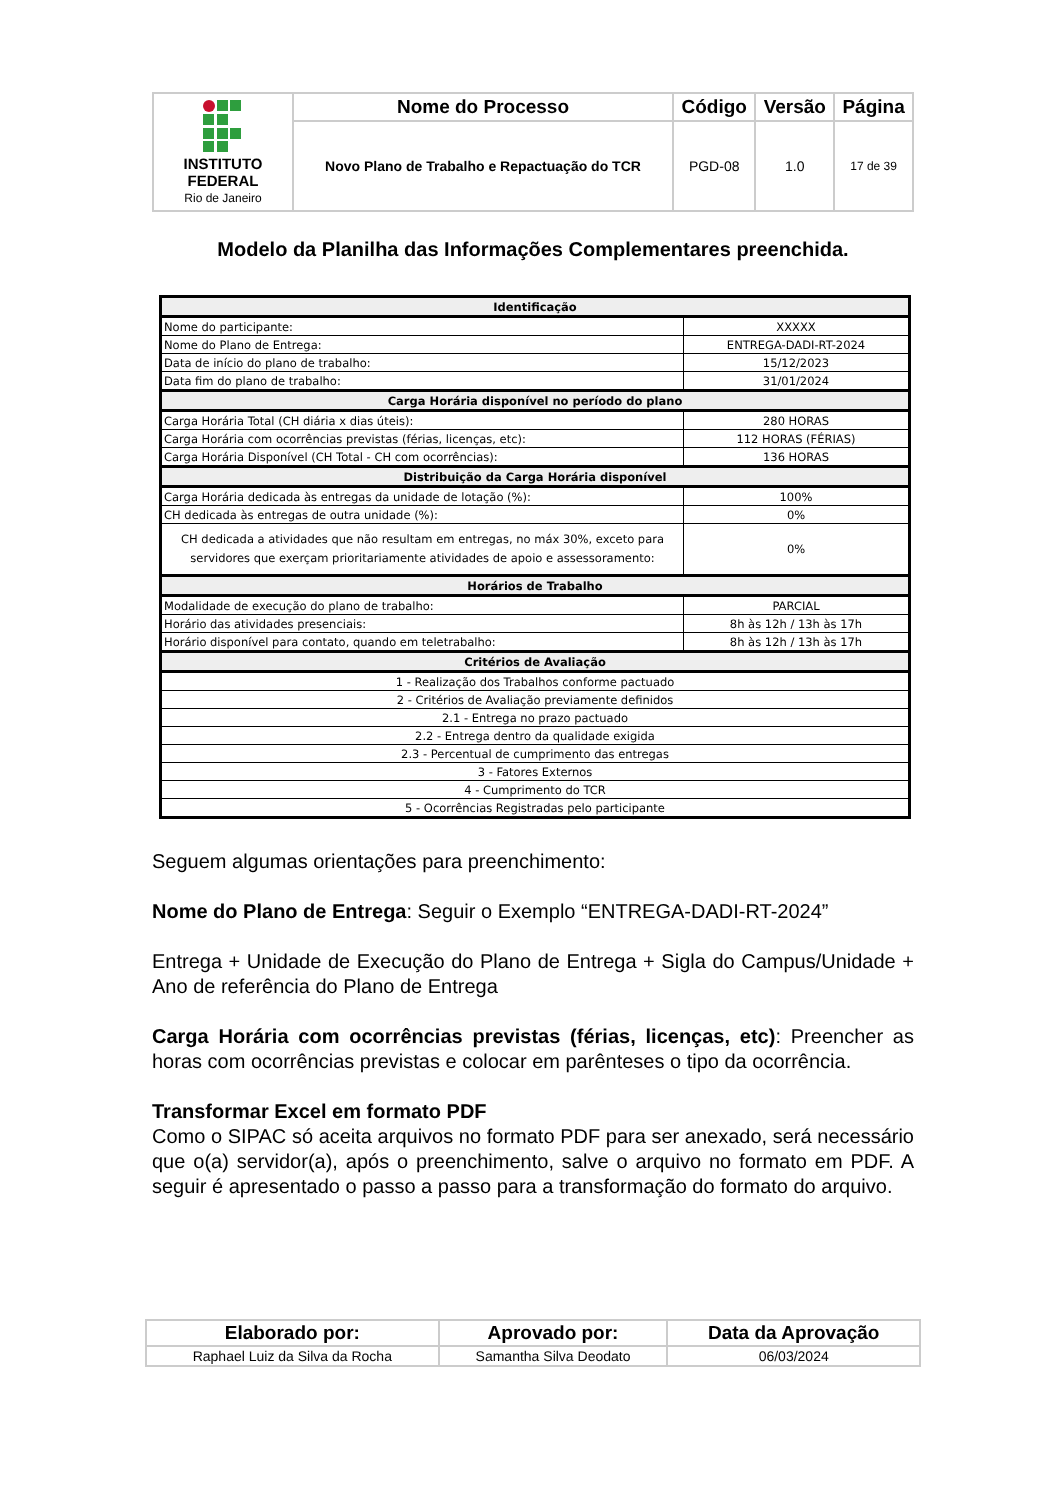| INSTITUTO FEDERAL Rio de Janeiro | Nome do Processo | Código | Versão | Página |
| | Novo Plano de Trabalho e Repactuação do TCR | PGD-08 | 1.0 | 17 de 39 |
Modelo da Planilha das Informações Complementares preenchida.
| Identificação | |
| Nome do participante: | XXXXX |
| Nome do Plano de Entrega: | ENTREGA-DADI-RT-2024 |
| Data de início do plano de trabalho: | 15/12/2023 |
| Data fim do plano de trabalho: | 31/01/2024 |
| Carga Horária disponível no período do plano | |
| Carga Horária Total (CH diária x dias úteis): | 280 HORAS |
| Carga Horária com ocorrências previstas (férias, licenças, etc): | 112 HORAS (FÉRIAS) |
| Carga Horária Disponível (CH Total - CH com ocorrências): | 136 HORAS |
| Distribuição da Carga Horária disponível | |
| Carga Horária dedicada às entregas da unidade de lotação (%): | 100% |
| CH dedicada às entregas de outra unidade (%): | 0% |
| CH dedicada a atividades que não resultam em entregas, no máx 30%, exceto para servidores que exerçam prioritariamente atividades de apoio e assessoramento: | 0% |
| Horários de Trabalho | |
| Modalidade de execução do plano de trabalho: | PARCIAL |
| Horário das atividades presenciais: | 8h às 12h / 13h às 17h |
| Horário disponível para contato, quando em teletrabalho: | 8h às 12h / 13h às 17h |
| Critérios de Avaliação | |
| 1 - Realização dos Trabalhos conforme pactuado | |
| 2 - Critérios de Avaliação previamente definidos | |
| 2.1 - Entrega no prazo pactuado | |
| 2.2 - Entrega dentro da qualidade exigida | |
| 2.3 - Percentual de cumprimento das entregas | |
| 3 - Fatores Externos | |
| 4 - Cumprimento do TCR | |
| 5 - Ocorrências Registradas pelo participante | |
Seguem algumas orientações para preenchimento:
Nome do Plano de Entrega: Seguir o Exemplo “ENTREGA-DADI-RT-2024”
Entrega + Unidade de Execução do Plano de Entrega + Sigla do Campus/Unidade + Ano de referência do Plano de Entrega
Carga Horária com ocorrências previstas (férias, licenças, etc): Preencher as horas com ocorrências previstas e colocar em parênteses o tipo da ocorrência.
Transformar Excel em formato PDF
Como o SIPAC só aceita arquivos no formato PDF para ser anexado, será necessário que o(a) servidor(a), após o preenchimento, salve o arquivo no formato em PDF. A seguir é apresentado o passo a passo para a transformação do formato do arquivo.
| Elaborado por: | Aprovado por: | Data da Aprovação |
| --- | --- | --- |
| Raphael Luiz da Silva da Rocha | Samantha Silva Deodato | 06/03/2024 |